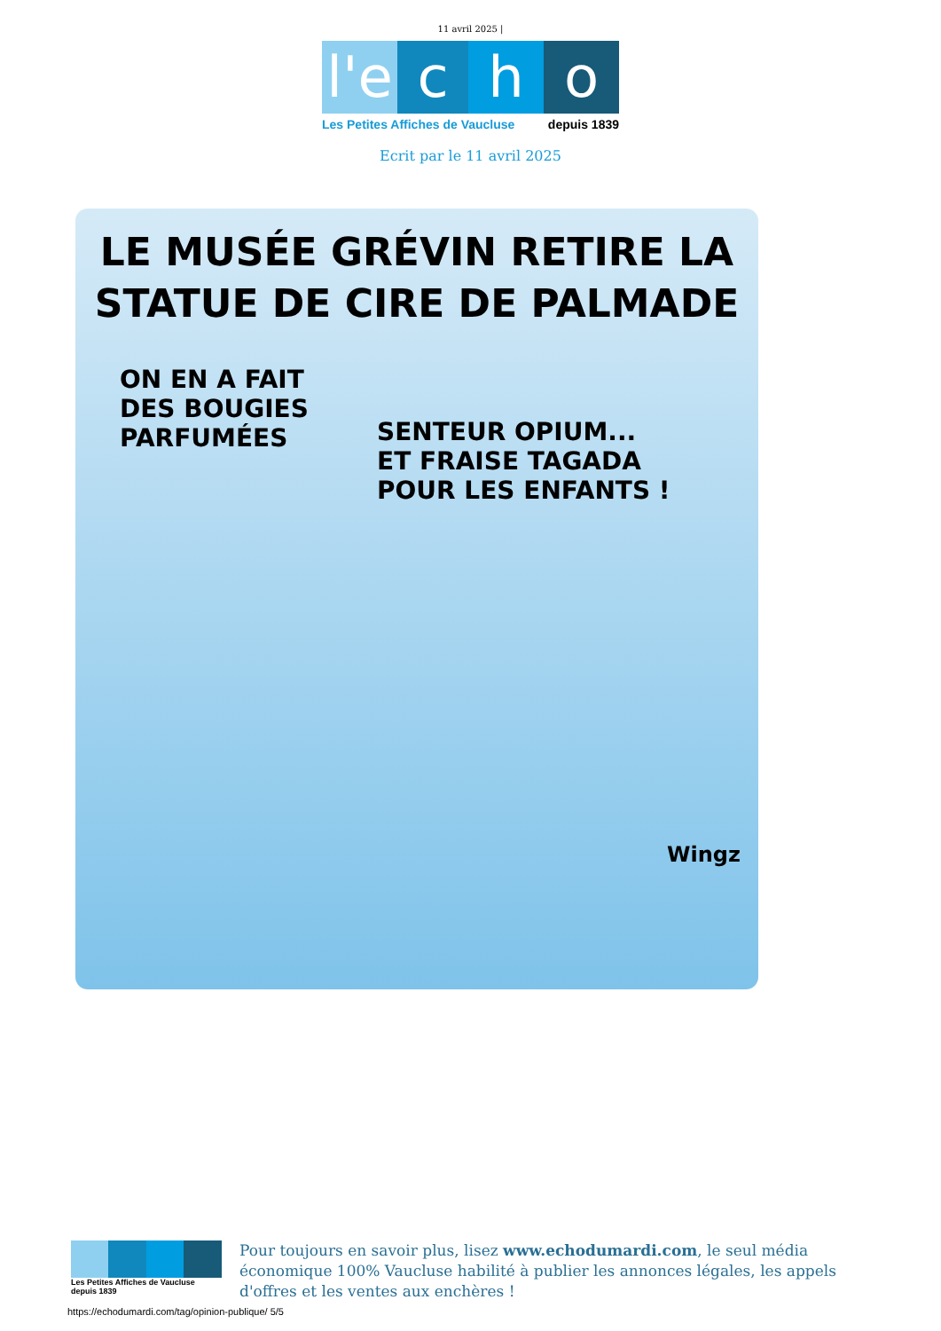11 avril 2025 |
l'e
c h o
Les Petites Affiches de Vaucluse depuis 1839
Ecrit par le 11 avril 2025
LE MUSÉE GRÉVIN RETIRE LA STATUE DE CIRE DE PALMADE
ON EN A FAIT DES BOUGIES PARFUMÉES
SENTEUR OPIUM... ET FRAISE TAGADA POUR LES ENFANTS !
Wingz
Les Petites Affiches de Vaucluse depuis 1839
Pour toujours en savoir plus, lisez www.echodumardi.com, le seul média économique 100% Vaucluse habilité à publier les annonces légales, les appels d'offres et les ventes aux enchères !
https://echodumardi.com/tag/opinion-publique/ 5/5